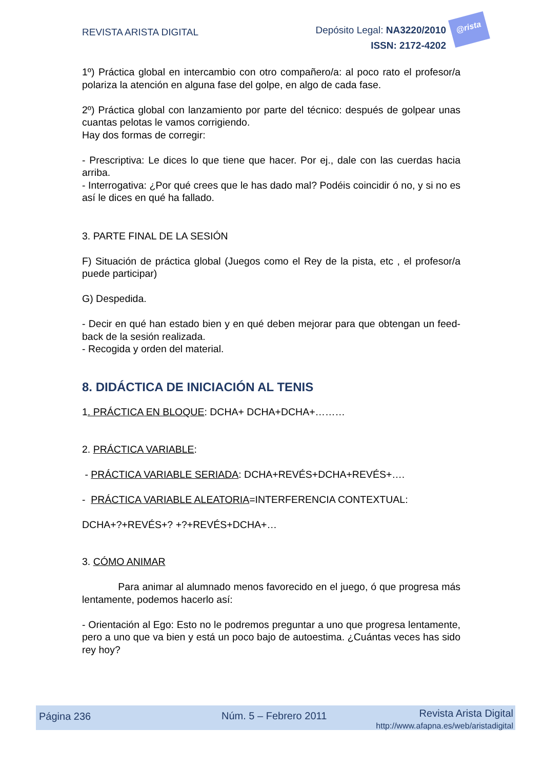REVISTA ARISTA DIGITAL
Depósito Legal: NA3220/2010
ISSN: 2172-4202
@rista
1º) Práctica global en intercambio con otro compañero/a: al poco rato el profesor/a polariza la atención en alguna fase del golpe, en algo de cada fase.
2º) Práctica global con lanzamiento por parte del técnico: después de golpear unas cuantas pelotas le vamos corrigiendo.
Hay dos formas de corregir:
- Prescriptiva: Le dices lo que tiene que hacer. Por ej., dale con las cuerdas hacia arriba.
- Interrogativa: ¿Por qué crees que le has dado mal? Podéis coincidir ó no, y si no es así le dices en qué ha fallado.
3. PARTE FINAL DE LA SESIÓN
F) Situación de práctica global (Juegos como el Rey de la pista, etc , el profesor/a puede participar)
G) Despedida.
- Decir en qué han estado bien y en qué deben mejorar para que obtengan un feed-back de la sesión realizada.
- Recogida y orden del material.
8. DIDÁCTICA DE INICIACIÓN AL TENIS
1. PRÁCTICA EN BLOQUE: DCHA+ DCHA+DCHA+………
2. PRÁCTICA VARIABLE:
- PRÁCTICA VARIABLE SERIADA: DCHA+REVÉS+DCHA+REVÉS+….
- PRÁCTICA VARIABLE ALEATORIA=INTERFERENCIA CONTEXTUAL:
DCHA+?+REVÉS+? +?+REVÉS+DCHA+…
3. CÓMO ANIMAR
Para animar al alumnado menos favorecido en el juego, ó que progresa más lentamente, podemos hacerlo así:
- Orientación al Ego: Esto no le podremos preguntar a uno que progresa lentamente, pero a uno que va bien y está un poco bajo de autoestima. ¿Cuántas veces has sido rey hoy?
Página 236 Núm. 5 – Febrero 2011 Revista Arista Digital
http://www.afapna.es/web/aristadigital